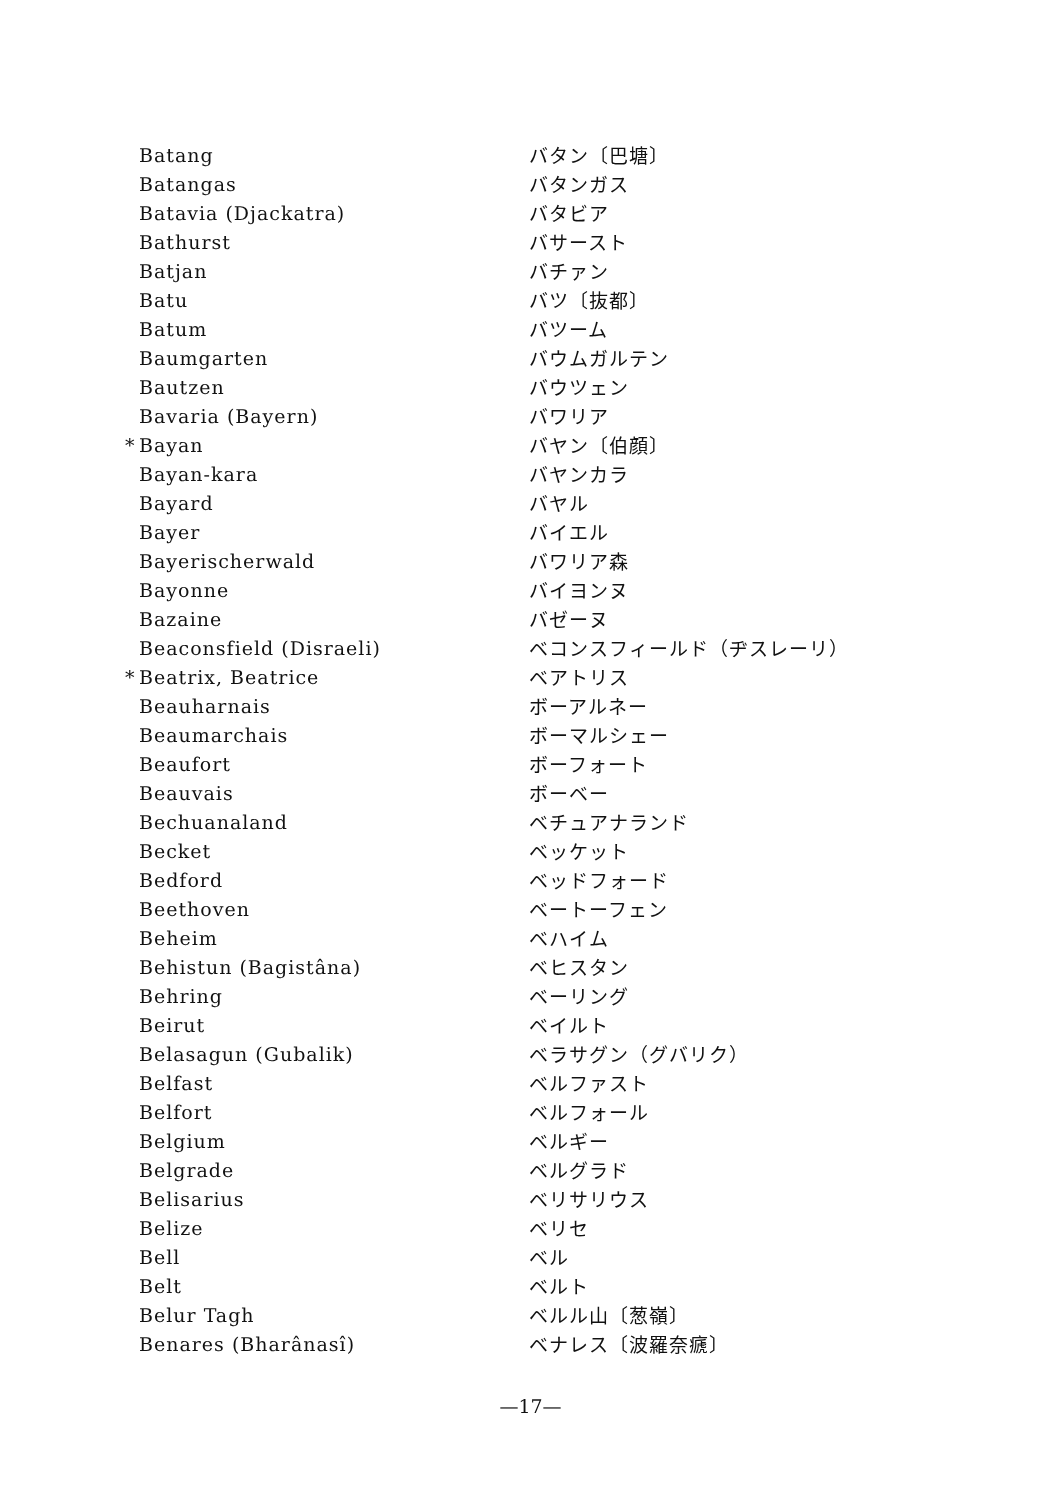| | Batang | バタン〔巴塘〕 |
| | Batangas | バタンガス |
| | Batavia (Djackatra) | バタビア |
| | Bathurst | バサースト |
| | Batjan | バチァン |
| | Batu | バツ〔抜都〕 |
| | Batum | バツーム |
| | Baumgarten | バウムガルテン |
| | Bautzen | バウツェン |
| | Bavaria (Bayern) | バワリア |
| * | Bayan | バヤン〔伯顔〕 |
| | Bayan-kara | バヤンカラ |
| | Bayard | バヤル |
| | Bayer | バイエル |
| | Bayerischerwald | バワリア森 |
| | Bayonne | バイヨンヌ |
| | Bazaine | バゼーヌ |
| | Beaconsfield (Disraeli) | ベコンスフィールド（ヂスレーリ） |
| * | Beatrix, Beatrice | ベアトリス |
| | Beauharnais | ボーアルネー |
| | Beaumarchais | ボーマルシェー |
| | Beaufort | ボーフォート |
| | Beauvais | ボーベー |
| | Bechuanaland | ベチュアナランド |
| | Becket | ベッケット |
| | Bedford | ベッドフォード |
| | Beethoven | ベートーフェン |
| | Beheim | ベハイム |
| | Behistun (Bagistâna) | ベヒスタン |
| | Behring | ベーリング |
| | Beirut | ベイルト |
| | Belasagun (Gubalik) | ベラサグン（グバリク） |
| | Belfast | ベルファスト |
| | Belfort | ベルフォール |
| | Belgium | ベルギー |
| | Belgrade | ベルグラド |
| | Belisarius | ベリサリウス |
| | Belize | ベリセ |
| | Bell | ベル |
| | Belt | ベルト |
| | Belur Tagh | ベルル山〔葱嶺〕 |
| | Benares (Bharânasî) | ベナレス〔波羅奈㾷〕 |
—17—